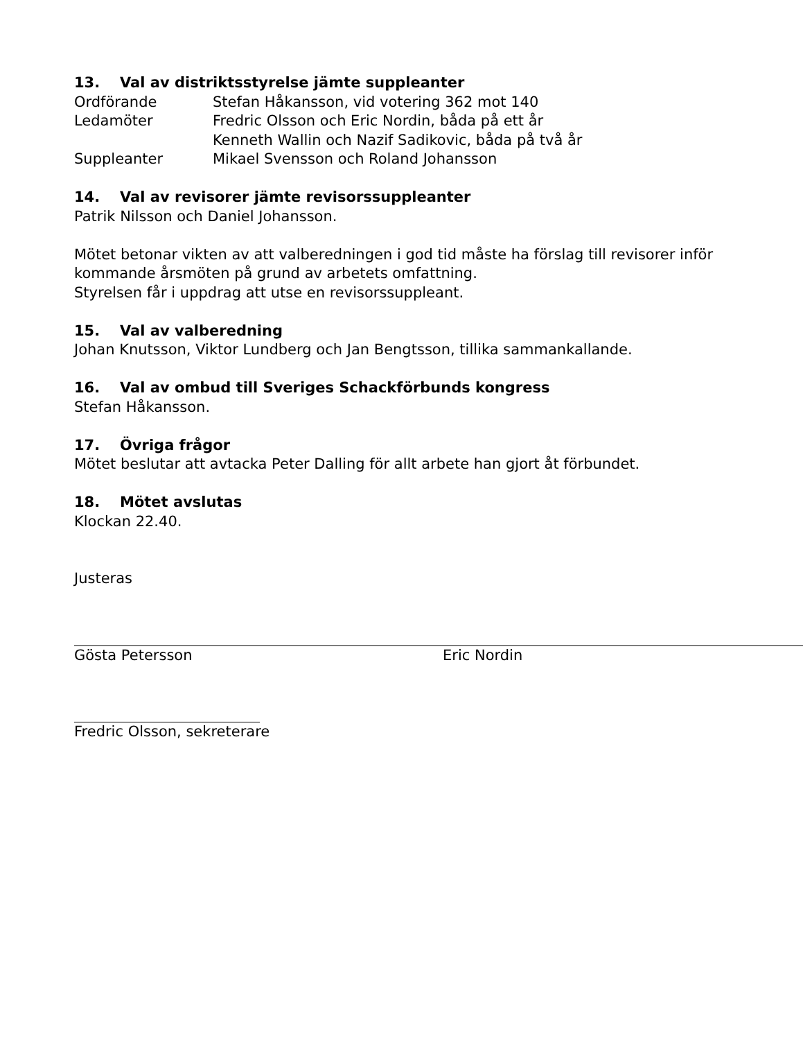13. Val av distriktsstyrelse jämte suppleanter
Ordförande Stefan Håkansson, vid votering 362 mot 140
Ledamöter Fredric Olsson och Eric Nordin, båda på ett år
Kenneth Wallin och Nazif Sadikovic, båda på två år
Suppleanter Mikael Svensson och Roland Johansson
14. Val av revisorer jämte revisorssuppleanter
Patrik Nilsson och Daniel Johansson.
Mötet betonar vikten av att valberedningen i god tid måste ha förslag till revisorer inför kommande årsmöten på grund av arbetets omfattning.
Styrelsen får i uppdrag att utse en revisorssuppleant.
15. Val av valberedning
Johan Knutsson, Viktor Lundberg och Jan Bengtsson, tillika sammankallande.
16. Val av ombud till Sveriges Schackförbunds kongress
Stefan Håkansson.
17. Övriga frågor
Mötet beslutar att avtacka Peter Dalling för allt arbete han gjort åt förbundet.
18. Mötet avslutas
Klockan 22.40.
Justeras
Gösta Petersson Eric Nordin
Fredric Olsson, sekreterare